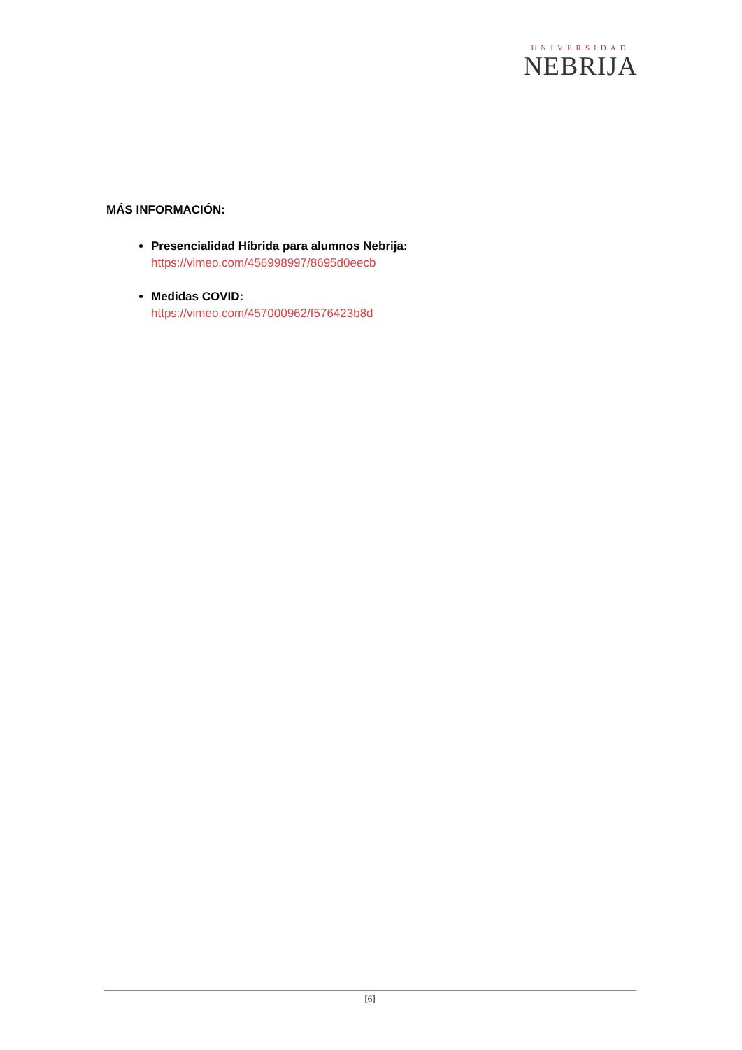UNIVERSIDAD
NEBRIJA
MÁS INFORMACIÓN:
Presencialidad Híbrida para alumnos Nebrija:
https://vimeo.com/456998997/8695d0eecb
Medidas COVID:
https://vimeo.com/457000962/f576423b8d
[6]